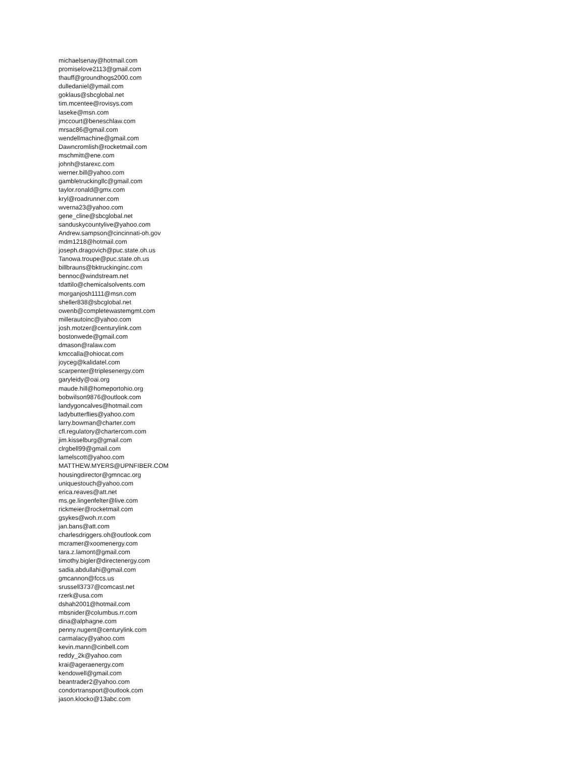michaelsenay@hotmail.com
promiselove2113@gmail.com
thauff@groundhogs2000.com
dulledaniel@ymail.com
goklaus@sbcglobal.net
tim.mcentee@rovisys.com
laseke@msn.com
jmccourt@beneschlaw.com
mrsac86@gmail.com
wendellmachine@gmail.com
Dawncromlish@rocketmail.com
mschmitt@ene.com
johnh@starexc.com
werner.bill@yahoo.com
gambletruckingllc@gmail.com
taylor.ronald@gmx.com
kryl@roadrunner.com
wverna23@yahoo.com
gene_cline@sbcglobal.net
sanduskycountylive@yahoo.com
Andrew.sampson@cincinnati-oh.gov
mdm1218@hotmail.com
joseph.dragovich@puc.state.oh.us
Tanowa.troupe@puc.state.oh.us
billbrauns@bktruckinginc.com
bennoc@windstream.net
tdattilo@chemicalsolvents.com
morganjosh1111@msn.com
sheller838@sbcglobal.net
owenb@completewastemgmt.com
millerautoinc@yahoo.com
josh.motzer@centurylink.com
bostonwede@gmail.com
dmason@ralaw.com
kmccalla@ohiocat.com
joyceg@kalidatel.com
scarpenter@triplesenergy.com
garyleidy@oai.org
maude.hill@homeportohio.org
bobwilson9876@outlook.com
landygoncalves@hotmail.com
ladybutterflies@yahoo.com
larry.bowman@charter.com
cfl.regulatory@chartercom.com
jim.kisselburg@gmail.com
clrgbell99@gmail.com
lamelscott@yahoo.com
MATTHEW.MYERS@UPNFIBER.COM
housingdirector@gmncac.org
uniquestouch@yahoo.com
erica.reaves@att.net
ms.ge.lingenfelter@live.com
rickmeier@rocketmail.com
gsykes@woh.rr.com
jan.bans@att.com
charlesdriggers.oh@outlook.com
mcramer@xoomenergy.com
tara.z.lamont@gmail.com
timothy.bigler@directenergy.com
sadia.abdullahi@gmail.com
gmcannon@fccs.us
srussell3737@comcast.net
rzerk@usa.com
dshah2001@hotmail.com
mbsnider@columbus.rr.com
dina@alphagne.com
penny.nugent@centurylink.com
carmalacy@yahoo.com
kevin.mann@cinbell.com
reddy_2k@yahoo.com
krai@ageraenergy.com
kendowell@gmail.com
beantrader2@yahoo.com
condortransport@outlook.com
jason.klocko@13abc.com